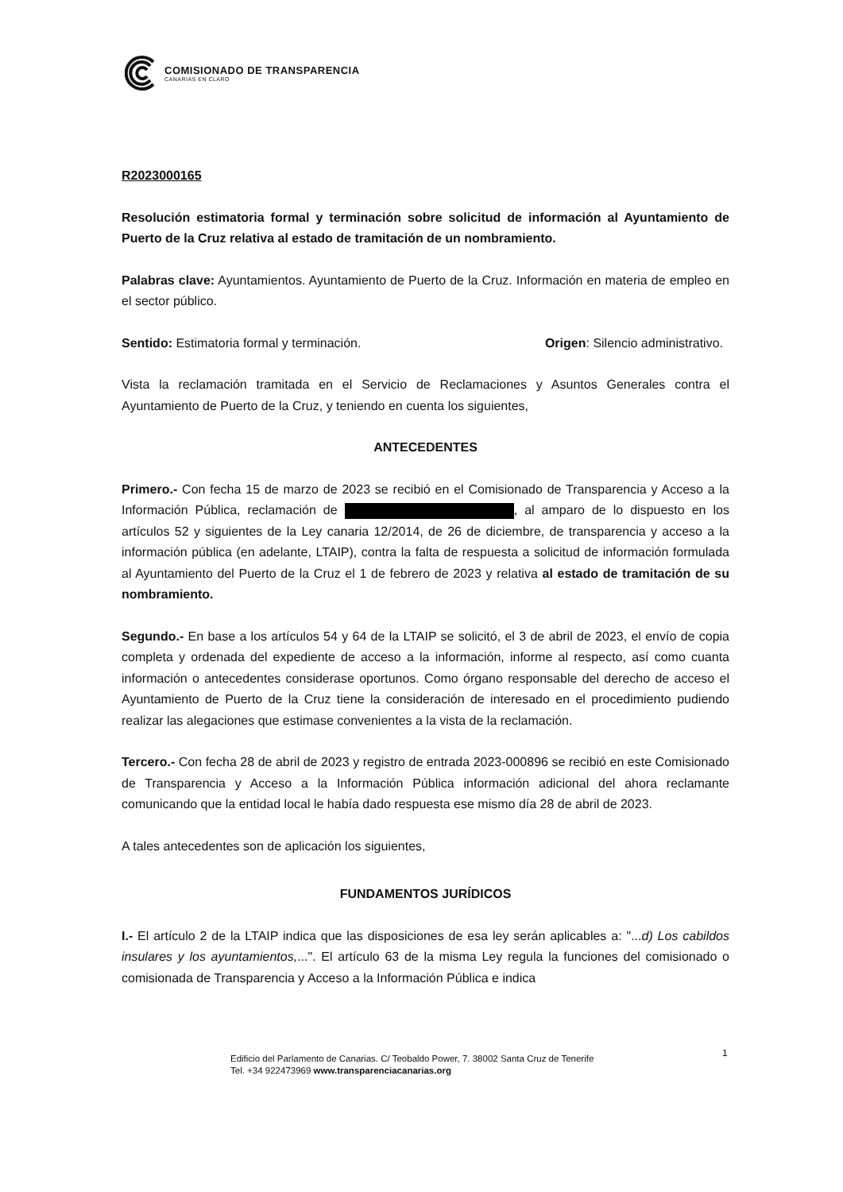COMISIONADO DE TRANSPARENCIA
CANARIAS EN CLARO
R2023000165
Resolución estimatoria formal y terminación sobre solicitud de información al Ayuntamiento de Puerto de la Cruz relativa al estado de tramitación de un nombramiento.
Palabras clave: Ayuntamientos. Ayuntamiento de Puerto de la Cruz. Información en materia de empleo en el sector público.
Sentido: Estimatoria formal y terminación. Origen: Silencio administrativo.
Vista la reclamación tramitada en el Servicio de Reclamaciones y Asuntos Generales contra el Ayuntamiento de Puerto de la Cruz, y teniendo en cuenta los siguientes,
ANTECEDENTES
Primero.- Con fecha 15 de marzo de 2023 se recibió en el Comisionado de Transparencia y Acceso a la Información Pública, reclamación de , al amparo de lo dispuesto en los artículos 52 y siguientes de la Ley canaria 12/2014, de 26 de diciembre, de transparencia y acceso a la información pública (en adelante, LTAIP), contra la falta de respuesta a solicitud de información formulada al Ayuntamiento del Puerto de la Cruz el 1 de febrero de 2023 y relativa al estado de tramitación de su nombramiento.
Segundo.- En base a los artículos 54 y 64 de la LTAIP se solicitó, el 3 de abril de 2023, el envío de copia completa y ordenada del expediente de acceso a la información, informe al respecto, así como cuanta información o antecedentes considerase oportunos. Como órgano responsable del derecho de acceso el Ayuntamiento de Puerto de la Cruz tiene la consideración de interesado en el procedimiento pudiendo realizar las alegaciones que estimase convenientes a la vista de la reclamación.
Tercero.- Con fecha 28 de abril de 2023 y registro de entrada 2023-000896 se recibió en este Comisionado de Transparencia y Acceso a la Información Pública información adicional del ahora reclamante comunicando que la entidad local le había dado respuesta ese mismo día 28 de abril de 2023.
A tales antecedentes son de aplicación los siguientes,
FUNDAMENTOS JURÍDICOS
I.- El artículo 2 de la LTAIP indica que las disposiciones de esa ley serán aplicables a: "...d) Los cabildos insulares y los ayuntamientos,...". El artículo 63 de la misma Ley regula la funciones del comisionado o comisionada de Transparencia y Acceso a la Información Pública e indica
1
Edificio del Parlamento de Canarias. C/ Teobaldo Power, 7. 38002 Santa Cruz de Tenerife
Tel. +34 922473969 www.transparenciacanarias.org